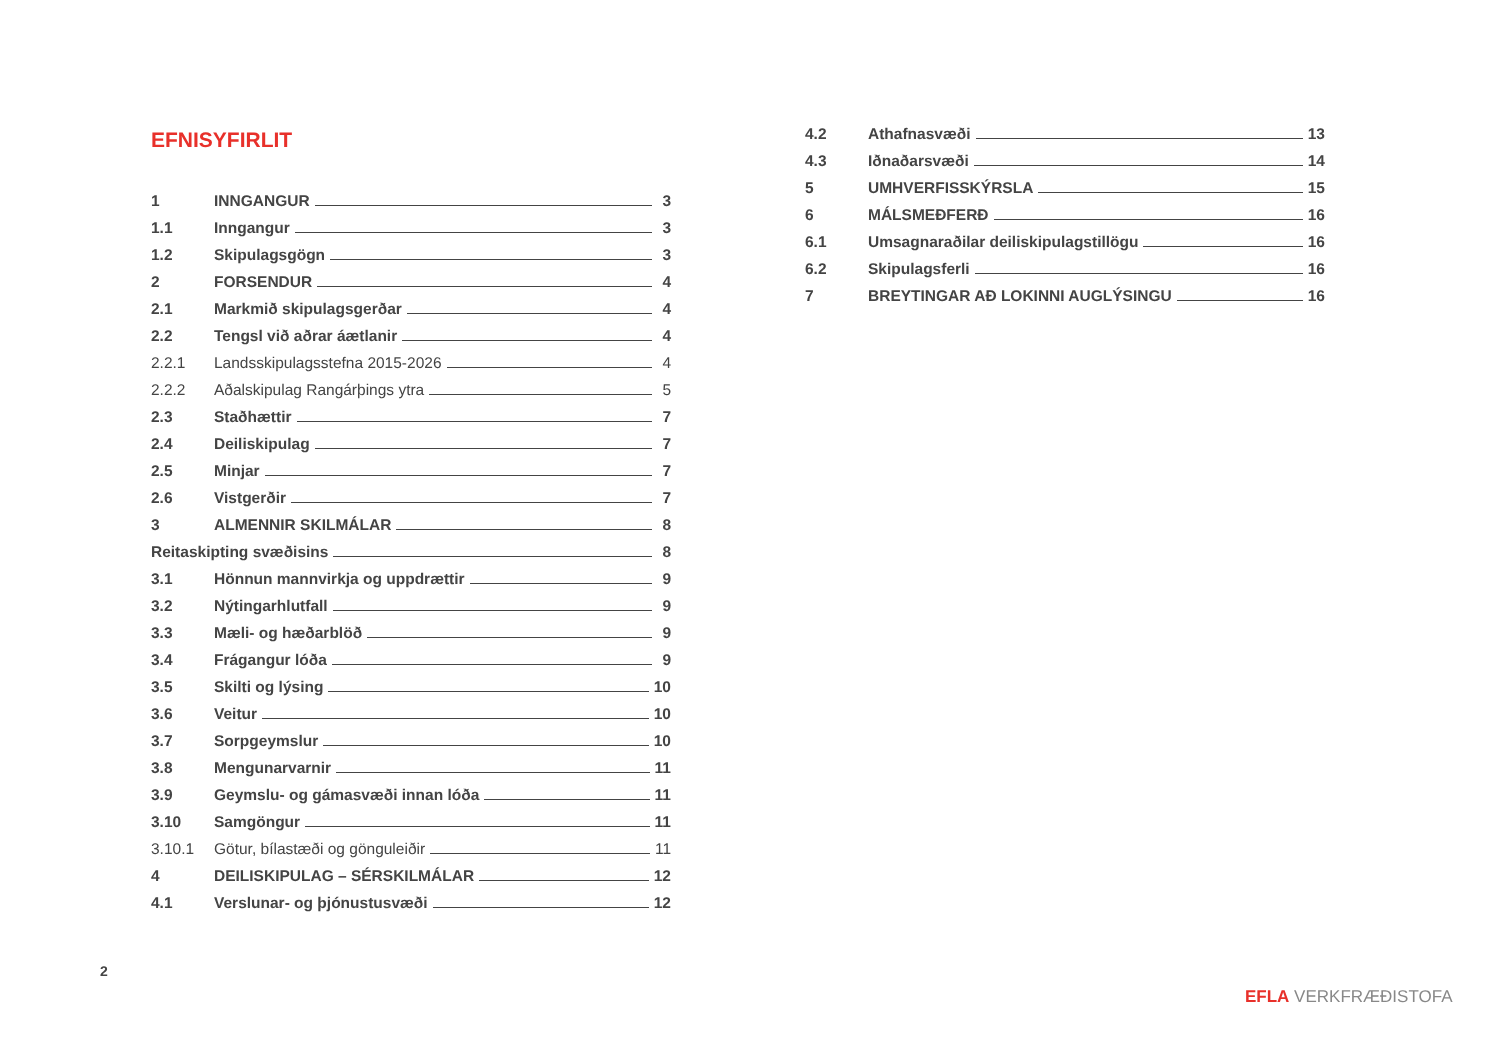EFNISYFIRLIT
1 INNGANGUR 3
1.1 Inngangur 3
1.2 Skipulagsgögn 3
2 FORSENDUR 4
2.1 Markmið skipulagsgerðar 4
2.2 Tengsl við aðrar áætlanir 4
2.2.1 Landsskipulagsstefna 2015-2026 4
2.2.2 Aðalskipulag Rangárþings ytra 5
2.3 Staðhættir 7
2.4 Deiliskipulag 7
2.5 Minjar 7
2.6 Vistgerðir 7
3 ALMENNIR SKILMÁLAR 8
Reitaskipting svæðisins 8
3.1 Hönnun mannvirkja og uppdrættir 9
3.2 Nýtingarhlutfall 9
3.3 Mæli- og hæðarblöð 9
3.4 Frágangur lóða 9
3.5 Skilti og lýsing 10
3.6 Veitur 10
3.7 Sorpgeymslur 10
3.8 Mengunarvarnir 11
3.9 Geymslu- og gámasvæði innan lóða 11
3.10 Samgöngur 11
3.10.1 Götur, bílastæði og gönguleiðir 11
4 DEILISKIPULAG – SÉRSKILMÁLAR 12
4.1 Verslunar- og þjónustusvæði 12
4.2 Athafnasvæði 13
4.3 Iðnaðarsvæði 14
5 UMHVERFISSKÝRSLA 15
6 MÁLSMEÐFERÐ 16
6.1 Umsagnaraðilar deiliskipulagstillögu 16
6.2 Skipulagsferli 16
7 BREYTINGAR AÐ LOKINNI AUGLÝSINGU 16
2
EFLA VERKFRÆÐISTOFA